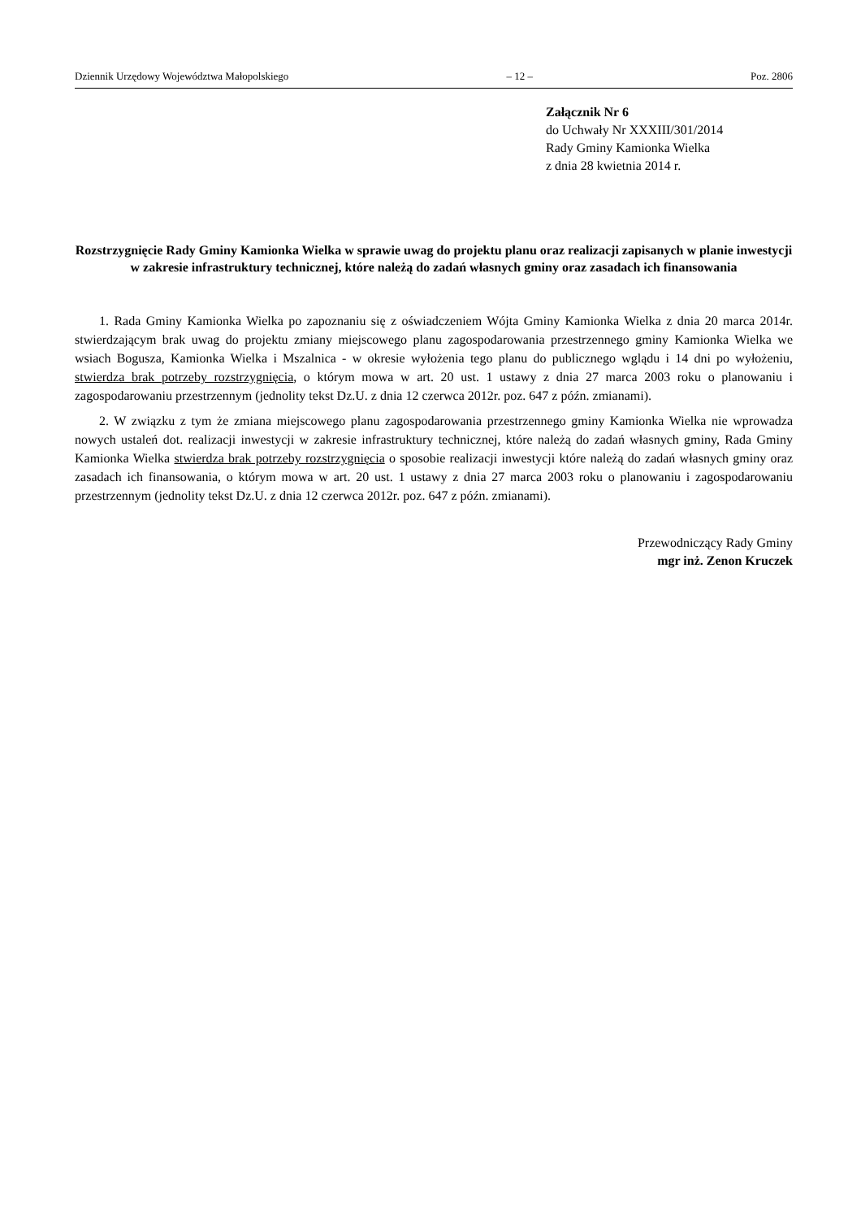Dziennik Urzędowy Województwa Małopolskiego – 12 – Poz. 2806
Załącznik Nr 6
do Uchwały Nr XXXIII/301/2014
Rady Gminy Kamionka Wielka
z dnia 28 kwietnia 2014 r.
Rozstrzygnięcie Rady Gminy Kamionka Wielka w sprawie uwag do projektu planu oraz realizacji zapisanych w planie inwestycji w zakresie infrastruktury technicznej, które należą do zadań własnych gminy oraz zasadach ich finansowania
1. Rada Gminy Kamionka Wielka po zapoznaniu się z oświadczeniem Wójta Gminy Kamionka Wielka z dnia 20 marca 2014r. stwierdzającym brak uwag do projektu zmiany miejscowego planu zagospodarowania przestrzennego gminy Kamionka Wielka we wsiach Bogusza, Kamionka Wielka i Mszalnica - w okresie wyłożenia tego planu do publicznego wglądu i 14 dni po wyłożeniu, stwierdza brak potrzeby rozstrzygnięcia, o którym mowa w art. 20 ust. 1 ustawy z dnia 27 marca 2003 roku o planowaniu i zagospodarowaniu przestrzennym (jednolity tekst Dz.U. z dnia 12 czerwca 2012r. poz. 647 z późn. zmianami).
2. W związku z tym że zmiana miejscowego planu zagospodarowania przestrzennego gminy Kamionka Wielka nie wprowadza nowych ustaleń dot. realizacji inwestycji w zakresie infrastruktury technicznej, które należą do zadań własnych gminy, Rada Gminy Kamionka Wielka stwierdza brak potrzeby rozstrzygnięcia o sposobie realizacji inwestycji które należą do zadań własnych gminy oraz zasadach ich finansowania, o którym mowa w art. 20 ust. 1 ustawy z dnia 27 marca 2003 roku o planowaniu i zagospodarowaniu przestrzennym (jednolity tekst Dz.U. z dnia 12 czerwca 2012r. poz. 647 z późn. zmianami).
Przewodniczący Rady Gminy
mgr inż. Zenon Kruczek